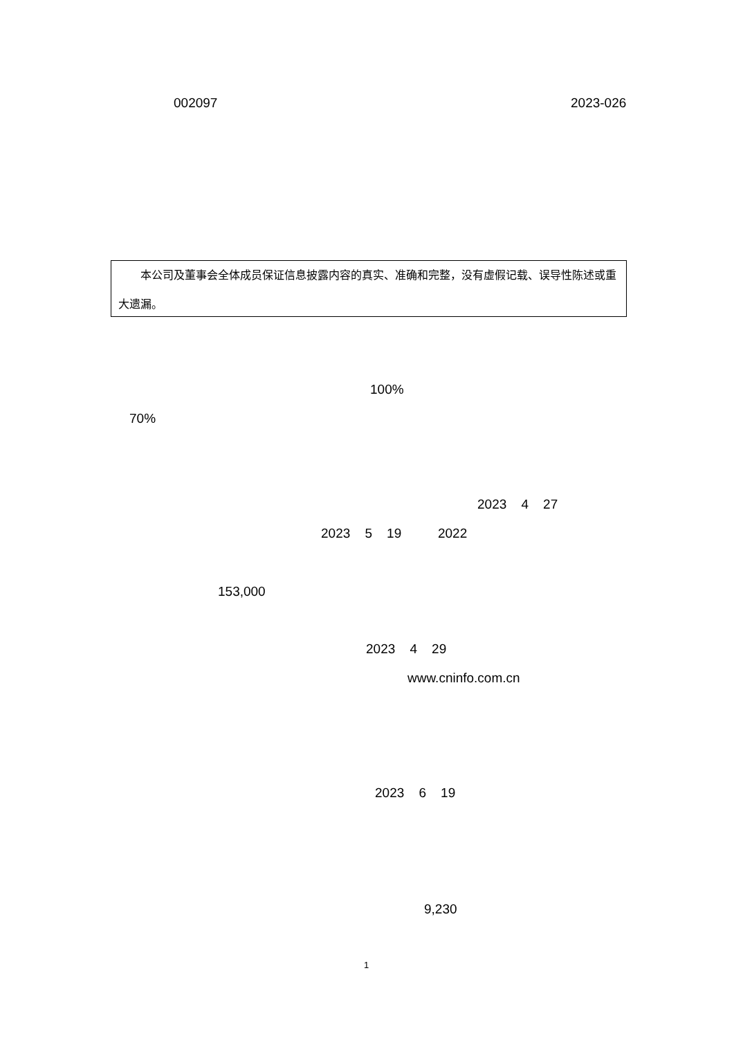002097
2023-026
　　本公司及董事会全体成员保证信息披露内容的真实、准确和完整，没有虚假记载、误导性陈述或重大遗漏。
100%
70%
2023 4 27
2023 5 19 2022
153,000
2023 4 29
www.cninfo.com.cn
2023 6 19
9,230
1